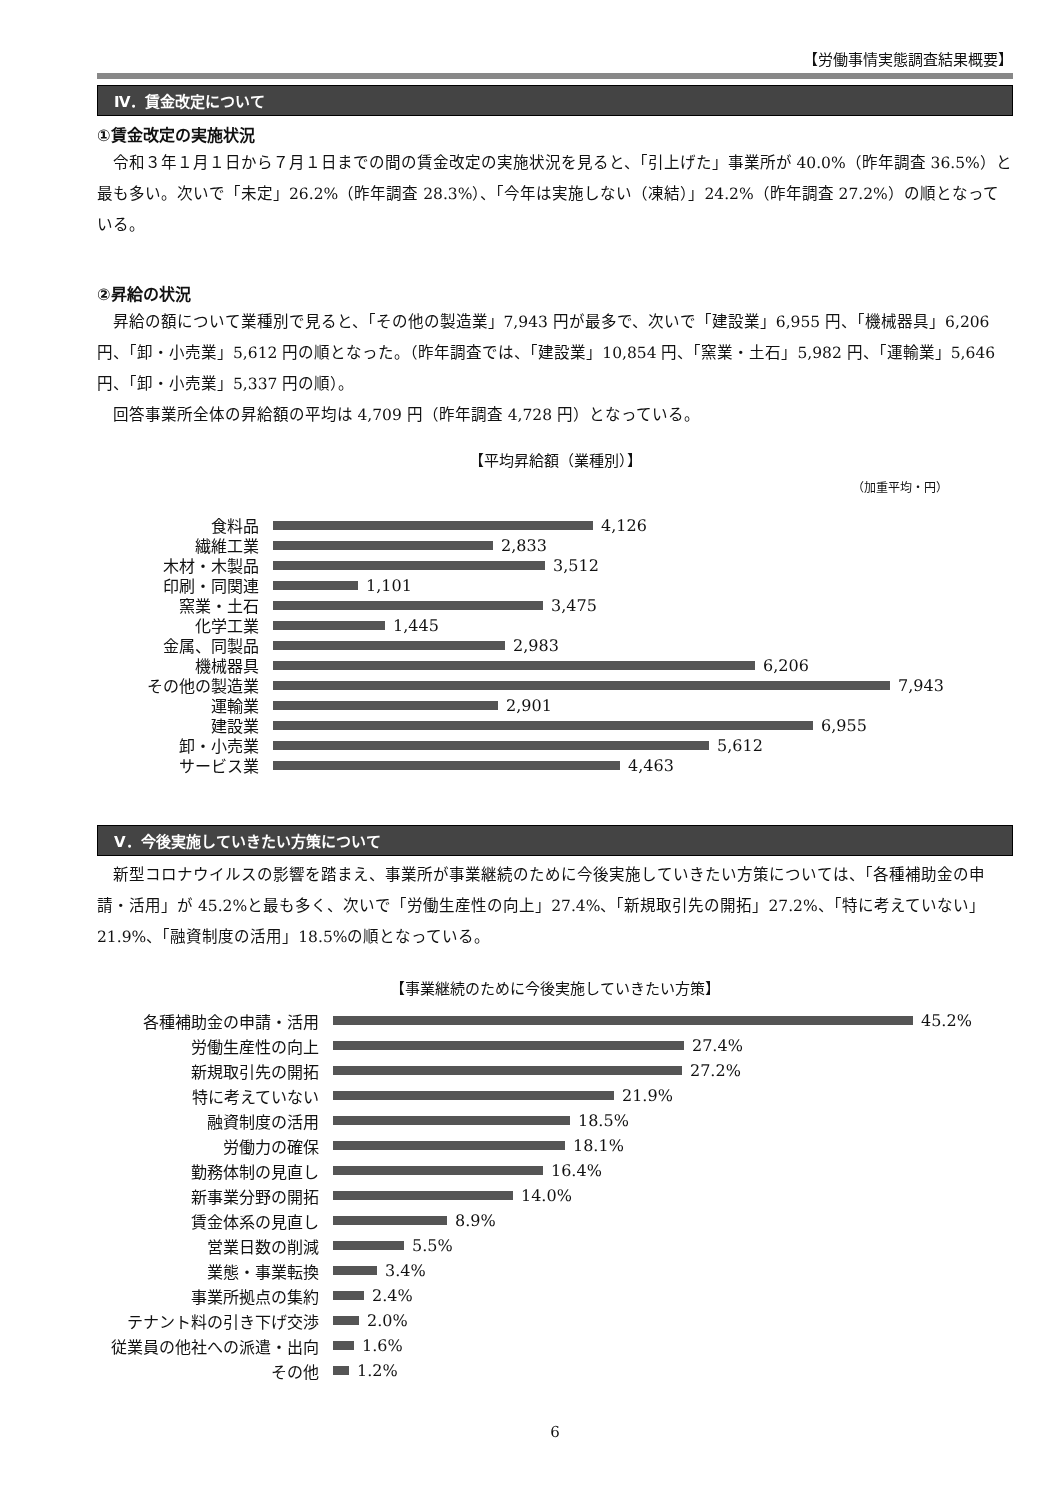【労働事情実態調査結果概要】
Ⅳ．賃金改定について
①賃金改定の実施状況
令和３年１月１日から７月１日までの間の賃金改定の実施状況を見ると、「引上げた」事業所が 40.0%（昨年調査 36.5%）と最も多い。次いで「未定」26.2%（昨年調査 28.3%）、「今年は実施しない（凍結）」24.2%（昨年調査 27.2%）の順となっている。
②昇給の状況
昇給の額について業種別で見ると、「その他の製造業」7,943 円が最多で、次いで「建設業」6,955 円、「機械器具」6,206 円、「卸・小売業」5,612 円の順となった。（昨年調査では、「建設業」10,854 円、「窯業・土石」5,982 円、「運輸業」5,646 円、「卸・小売業」5,337 円の順）。
回答事業所全体の昇給額の平均は 4,709 円（昨年調査 4,728 円）となっている。
【平均昇給額（業種別）】
（加重平均・円）
食料品
4,126
繊維工業
2,833
木材・木製品
3,512
印刷・同関連
1,101
窯業・土石
3,475
化学工業
1,445
金属、同製品
2,983
機械器具
6,206
その他の製造業
7,943
運輸業
2,901
建設業
6,955
卸・小売業
5,612
サービス業
4,463
Ⅴ．今後実施していきたい方策について
新型コロナウイルスの影響を踏まえ、事業所が事業継続のために今後実施していきたい方策については、「各種補助金の申請・活用」が 45.2%と最も多く、次いで「労働生産性の向上」27.4%、「新規取引先の開拓」27.2%、「特に考えていない」21.9%、「融資制度の活用」18.5%の順となっている。
【事業継続のために今後実施していきたい方策】
各種補助金の申請・活用
45.2%
労働生産性の向上
27.4%
新規取引先の開拓
27.2%
特に考えていない
21.9%
融資制度の活用
18.5%
労働力の確保
18.1%
勤務体制の見直し
16.4%
新事業分野の開拓
14.0%
賃金体系の見直し
8.9%
営業日数の削減
5.5%
業態・事業転換
3.4%
事業所拠点の集約
2.4%
テナント料の引き下げ交渉
2.0%
従業員の他社への派遣・出向
1.6%
その他
1.2%
6